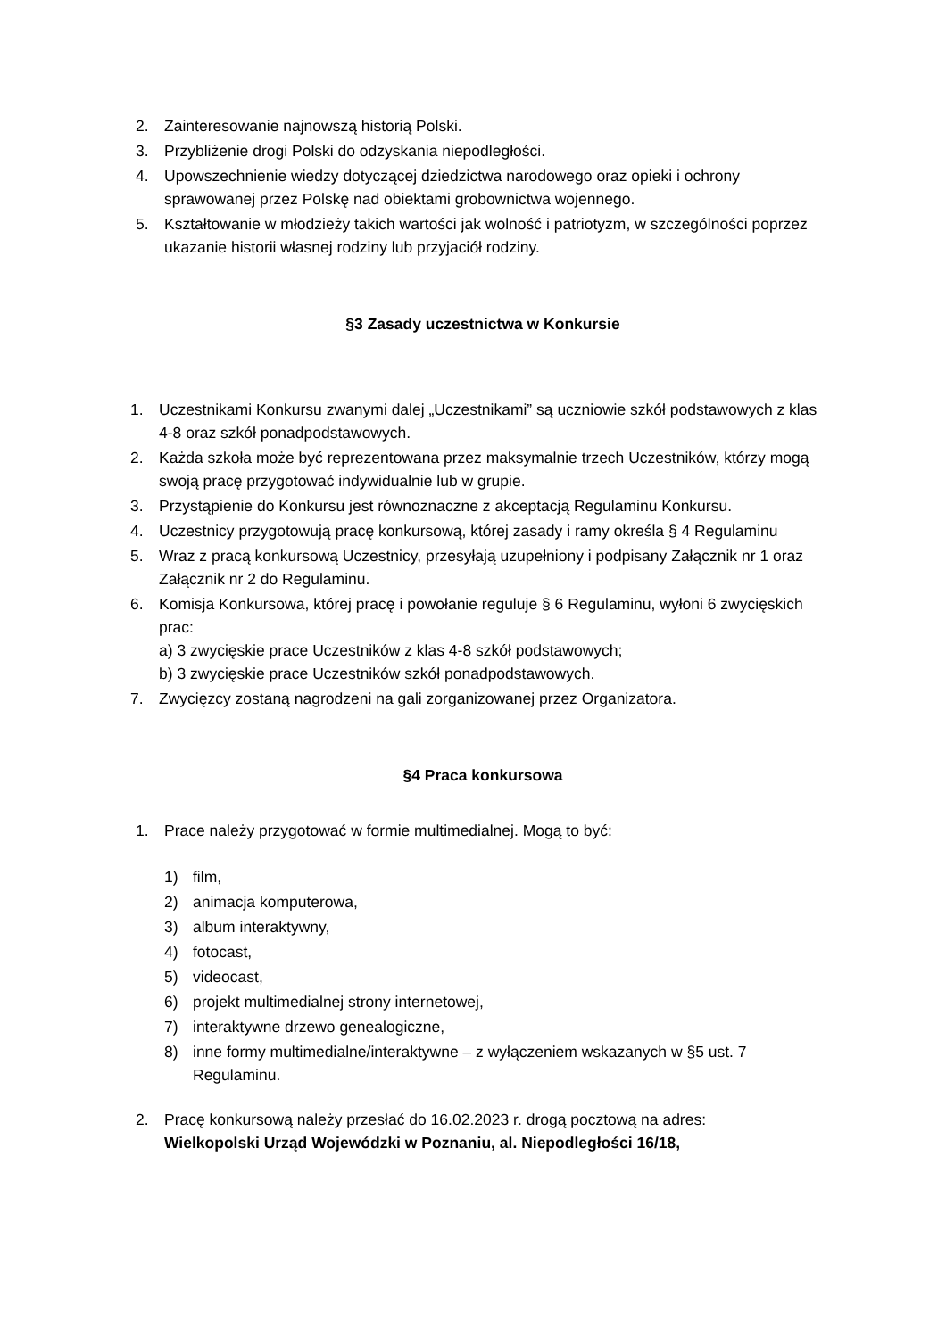2. Zainteresowanie najnowszą historią Polski.
3. Przybliżenie drogi Polski do odzyskania niepodległości.
4. Upowszechnienie wiedzy dotyczącej dziedzictwa narodowego oraz opieki i ochrony sprawowanej przez Polskę nad obiektami grobownictwa wojennego.
5. Kształtowanie w młodzieży takich wartości jak wolność i patriotyzm, w szczególności poprzez ukazanie historii własnej rodziny lub przyjaciół rodziny.
§3 Zasady uczestnictwa w Konkursie
1. Uczestnikami Konkursu zwanymi dalej „Uczestnikami” są uczniowie szkół podstawowych z klas 4-8 oraz szkół ponadpodstawowych.
2. Każda szkoła może być reprezentowana przez maksymalnie trzech Uczestników, którzy mogą swoją pracę przygotować indywidualnie lub w grupie.
3. Przystąpienie do Konkursu jest równoznaczne z akceptacją Regulaminu Konkursu.
4. Uczestnicy przygotowują pracę konkursową, której zasady i ramy określa § 4 Regulaminu
5. Wraz z pracą konkursową Uczestnicy, przesyłają uzupełniony i podpisany Załącznik nr 1 oraz Załącznik nr 2 do Regulaminu.
6. Komisja Konkursowa, której pracę i powołanie reguluje § 6 Regulaminu, wyłoni 6 zwycięskich prac:
a) 3 zwycięskie prace Uczestników z klas 4-8 szkół podstawowych;
b) 3 zwycięskie prace Uczestników szkół ponadpodstawowych.
7. Zwycięzcy zostaną nagrodzeni na gali zorganizowanej przez Organizatora.
§4 Praca konkursowa
1. Prace należy przygotować w formie multimedialnej. Mogą to być:
1) film,
2) animacja komputerowa,
3) album interaktywny,
4) fotocast,
5) videocast,
6) projekt multimedialnej strony internetowej,
7) interaktywne drzewo genealogiczne,
8) inne formy multimedialne/interaktywne – z wyłączeniem wskazanych w §5 ust. 7 Regulaminu.
2. Pracę konkursową należy przesłać do 16.02.2023 r. drogą pocztową na adres:
Wielkopolski Urząd Wojewódzki w Poznaniu, al. Niepodległości 16/18,